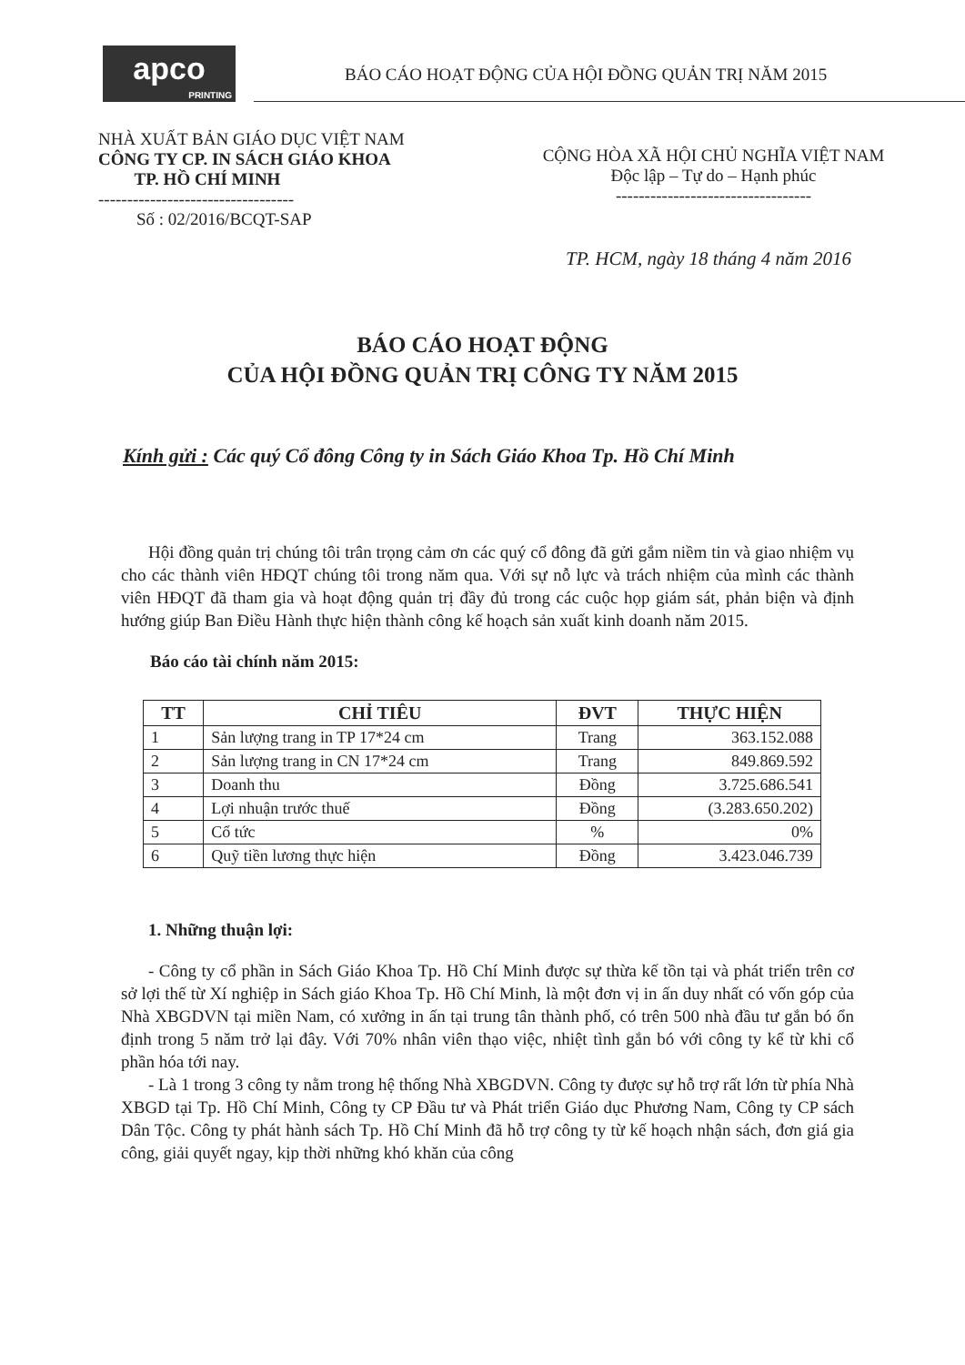apco
PRINTING
BÁO CÁO HOẠT ĐỘNG CỦA HỘI ĐỒNG QUẢN TRỊ NĂM 2015
NHÀ XUẤT BẢN GIÁO DỤC VIỆT NAM
CÔNG TY CP. IN SÁCH GIÁO KHOA
TP. HỒ CHÍ MINH
----------------------------------
Số : 02/2016/BCQT-SAP
CỘNG HÒA XÃ HỘI CHỦ NGHĨA VIỆT NAM
Độc lập – Tự do – Hạnh phúc
----------------------------------
TP. HCM, ngày 18 tháng 4 năm 2016
BÁO CÁO HOẠT ĐỘNG
CỦA HỘI ĐỒNG QUẢN TRỊ CÔNG TY NĂM 2015
Kính gửi : Các quý Cổ đông Công ty in Sách Giáo Khoa Tp. Hồ Chí Minh
Hội đồng quản trị chúng tôi trân trọng cảm ơn các quý cổ đông đã gửi gắm niềm tin và giao nhiệm vụ cho các thành viên HĐQT chúng tôi trong năm qua. Với sự nỗ lực và trách nhiệm của mình các thành viên HĐQT đã tham gia và hoạt động quản trị đầy đủ trong các cuộc họp giám sát, phản biện và định hướng giúp Ban Điều Hành thực hiện thành công kế hoạch sản xuất kinh doanh năm 2015.
Báo cáo tài chính năm 2015:
| TT | CHỈ TIÊU | ĐVT | THỰC HIỆN |
| --- | --- | --- | --- |
| 1 | Sản lượng trang in TP 17*24 cm | Trang | 363.152.088 |
| 2 | Sản lượng trang in CN 17*24 cm | Trang | 849.869.592 |
| 3 | Doanh thu | Đồng | 3.725.686.541 |
| 4 | Lợi nhuận trước thuế | Đồng | (3.283.650.202) |
| 5 | Cổ tức | % | 0% |
| 6 | Quỹ tiền lương thực hiện | Đồng | 3.423.046.739 |
1. Những thuận lợi:
- Công ty cổ phần in Sách Giáo Khoa Tp. Hồ Chí Minh được sự thừa kế tồn tại và phát triển trên cơ sở lợi thế từ Xí nghiệp in Sách giáo Khoa Tp. Hồ Chí Minh, là một đơn vị in ấn duy nhất có vốn góp của Nhà XBGDVN tại miền Nam, có xưởng in ấn tại trung tân thành phố, có trên 500 nhà đầu tư gắn bó ổn định trong 5 năm trở lại đây. Với 70% nhân viên thạo việc, nhiệt tình gắn bó với công ty kể từ khi cổ phần hóa tới nay.
- Là 1 trong 3 công ty nằm trong hệ thống Nhà XBGDVN. Công ty được sự hỗ trợ rất lớn từ phía Nhà XBGD tại Tp. Hồ Chí Minh, Công ty CP Đầu tư và Phát triển Giáo dục Phương Nam, Công ty CP sách Dân Tộc. Công ty phát hành sách Tp. Hồ Chí Minh đã hỗ trợ công ty từ kế hoạch nhận sách, đơn giá gia công, giải quyết ngay, kịp thời những khó khăn của công